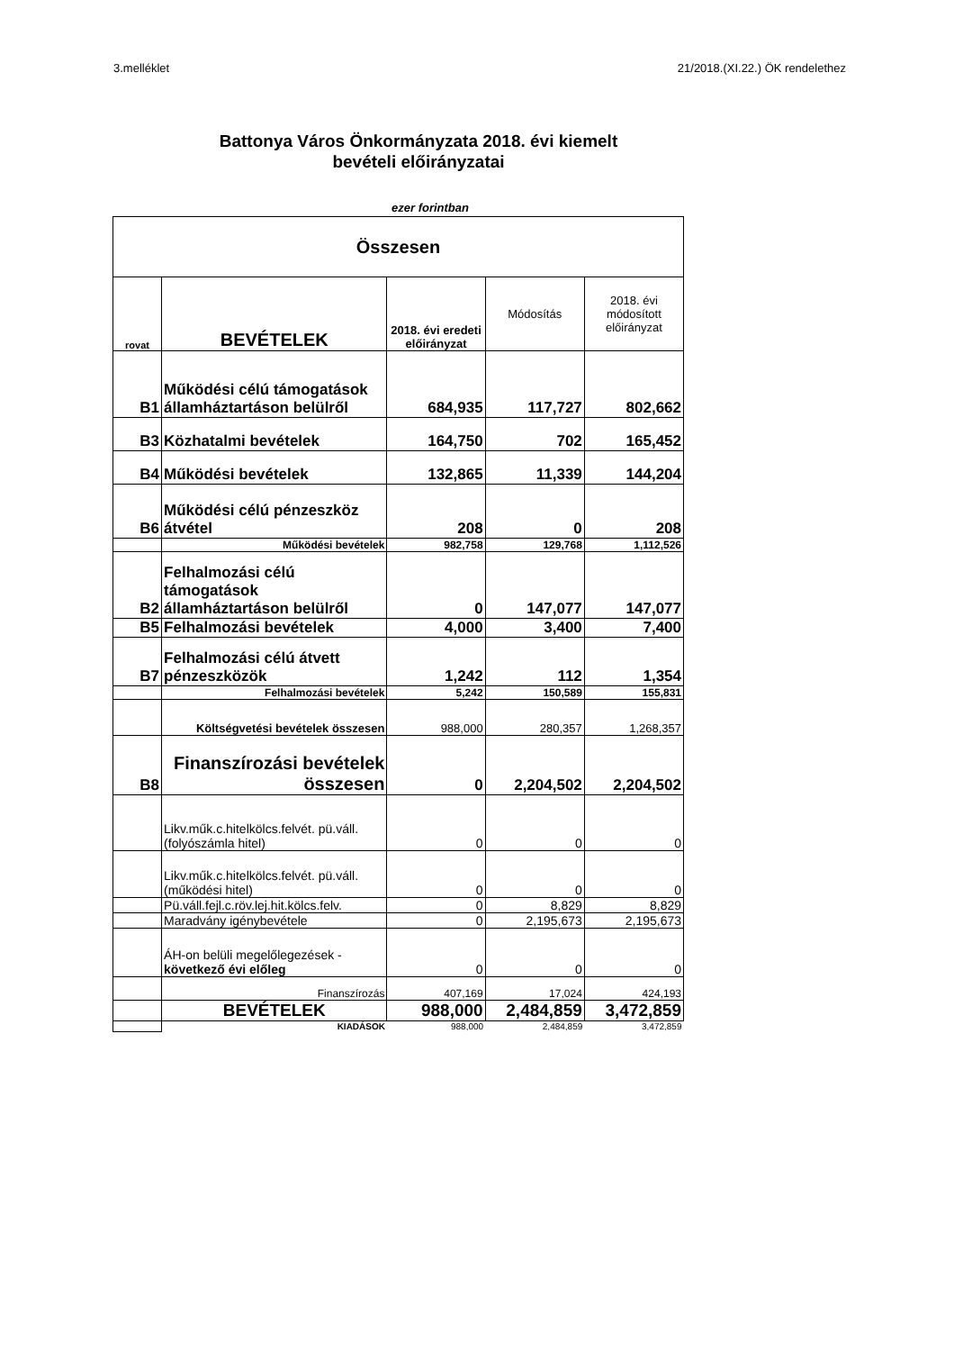3.melléklet 21/2018.(XI.22.) ÖK rendelethez
Battonya Város Önkormányzata 2018. évi kiemelt
bevételi előirányzatai
ezer forintban
| Összesen | | | | |
| --- | --- | --- | --- | --- |
| rovat | BEVÉTELEK | 2018. évi eredeti előirányzat | Módosítás | 2018. évi módosított előirányzat |
| B1 | Működési célú támogatások államháztartáson belülről | 684,935 | 117,727 | 802,662 |
| B3 | Közhatalmi bevételek | 164,750 | 702 | 165,452 |
| B4 | Működési bevételek | 132,865 | 11,339 | 144,204 |
| B6 | Működési célú pénzeszköz átvétel | 208 | 0 | 208 |
| | Működési bevételek | 982,758 | 129,768 | 1,112,526 |
| B2 | Felhalmozási célú támogatások államháztartáson belülről | 0 | 147,077 | 147,077 |
| B5 | Felhalmozási bevételek | 4,000 | 3,400 | 7,400 |
| B7 | Felhalmozási célú átvett pénzeszközök | 1,242 | 112 | 1,354 |
| | Felhalmozási bevételek | 5,242 | 150,589 | 155,831 |
| | Költségvetési bevételek összesen | 988,000 | 280,357 | 1,268,357 |
| B8 | Finanszírozási bevételek összesen | 0 | 2,204,502 | 2,204,502 |
| | Likv.műk.c.hitelkölcs.felvét. pü.váll. (folyószámla hitel) | 0 | 0 | 0 |
| | Likv.műk.c.hitelkölcs.felvét. pü.váll. (működési hitel) | 0 | 0 | 0 |
| | Pü.váll.fejl.c.röv.lej.hit.kölcs.felv. | 0 | 8,829 | 8,829 |
| | Maradvány igénybevétele | 0 | 2,195,673 | 2,195,673 |
| | ÁH-on belüli megelőlegezések - következő évi előleg | 0 | 0 | 0 |
| | Finanszírozás | 407,169 | 17,024 | 424,193 |
| | BEVÉTELEK | 988,000 | 2,484,859 | 3,472,859 |
| | KIADÁSOK | 988,000 | 2,484,859 | 3,472,859 |